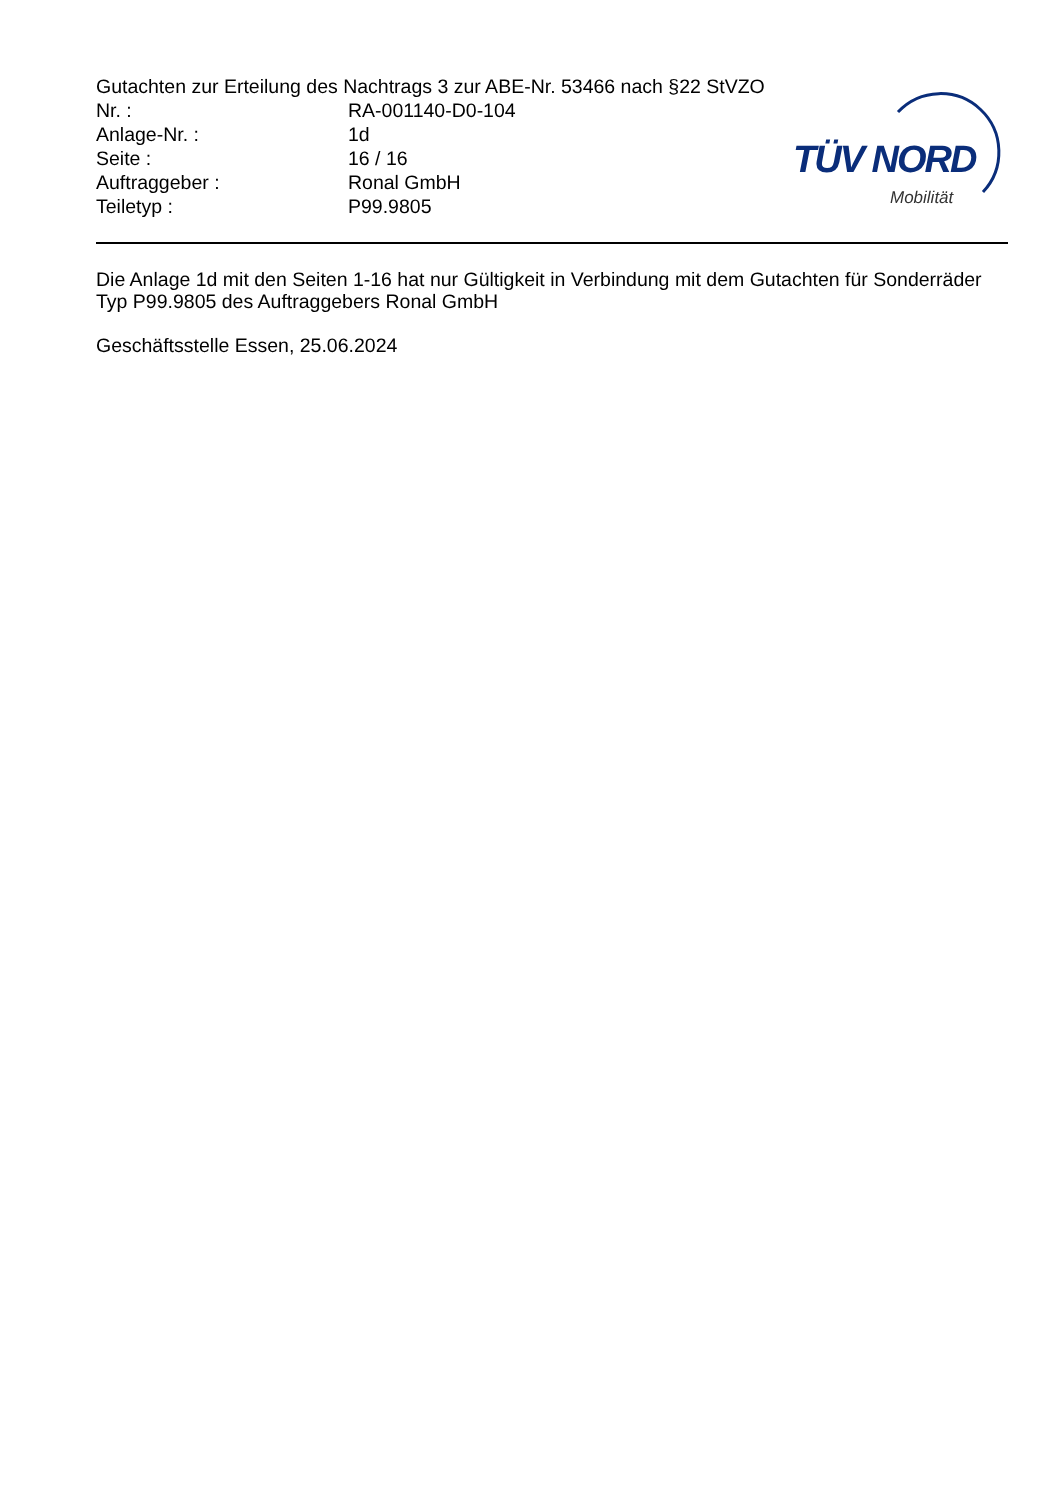Gutachten zur Erteilung des Nachtrags 3 zur ABE-Nr. 53466 nach §22 StVZO
| Nr. : | RA-001140-D0-104 |
| Anlage-Nr. : | 1d |
| Seite : | 16 / 16 |
| Auftraggeber : | Ronal GmbH |
| Teiletyp : | P99.9805 |
TÜV NORD
Mobilität
Die Anlage 1d mit den Seiten 1-16 hat nur Gültigkeit in Verbindung mit dem Gutachten für Sonderräder Typ P99.9805 des Auftraggebers Ronal GmbH
Geschäftsstelle Essen, 25.06.2024